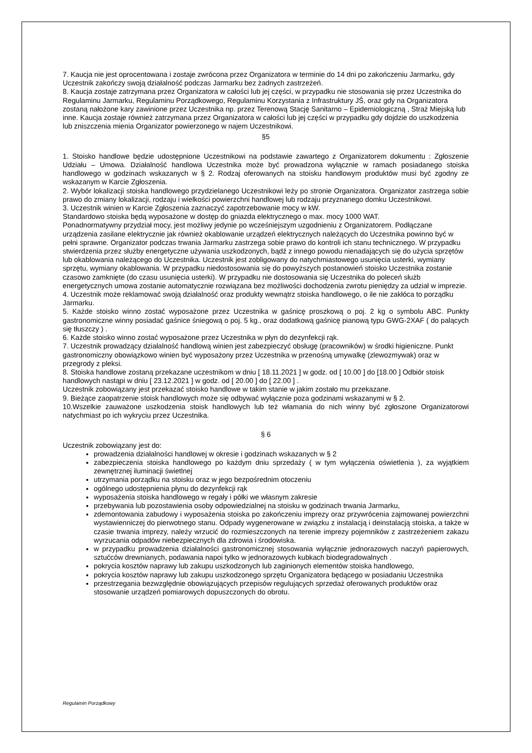7. Kaucja nie jest oprocentowana i zostaje zwrócona przez Organizatora w terminie do 14 dni po zakończeniu Jarmarku, gdy Uczestnik zakończy swoją działalność podczas Jarmarku bez żadnych zastrzeżeń.
8. Kaucja zostaje zatrzymana przez Organizatora w całości lub jej części, w przypadku nie stosowania się przez Uczestnika do Regulaminu Jarmarku, Regulaminu Porządkowego, Regulaminu Korzystania z Infrastruktury JŚ, oraz gdy na Organizatora zostaną nałożone kary zawinione przez Uczestnika np. przez Terenową Stację Sanitarno – Epidemiologiczną , Straż Miejską lub inne. Kaucja zostaje również zatrzymana przez Organizatora w całości lub jej części w przypadku gdy dojdzie do uszkodzenia lub zniszczenia mienia Organizator powierzonego w najem Uczestnikowi.
§5
1. Stoisko handlowe będzie udostępnione Uczestnikowi na podstawie zawartego z Organizatorem dokumentu : Zgłoszenie Udziału – Umowa. Działalność handlowa Uczestnika może być prowadzona wyłącznie w ramach posiadanego stoiska handlowego w godzinach wskazanych w § 2. Rodzaj oferowanych na stoisku handlowym produktów musi być zgodny ze wskazanym w Karcie Zgłoszenia.
2. Wybór lokalizacji stoiska handlowego przydzielanego Uczestnikowi leży po stronie Organizatora. Organizator zastrzega sobie prawo do zmiany lokalizacji, rodzaju i wielkości powierzchni handlowej lub rodzaju przyznanego domku Uczestnikowi.
3. Uczestnik winien w Karcie Zgłoszenia zaznaczyć zapotrzebowanie mocy w kW.
Standardowo stoiska będą wyposażone w dostęp do gniazda elektrycznego o max. mocy 1000 WAT.
Ponadnormatywny przydział mocy, jest możliwy jedynie po wcześniejszym uzgodnieniu z Organizatorem. Podłączane urządzenia zasilane elektrycznie jak również okablowanie urządzeń elektrycznych należących do Uczestnika powinno być w pełni sprawne. Organizator podczas trwania Jarmarku zastrzega sobie prawo do kontroli ich stanu technicznego. W przypadku stwierdzenia przez służby energetyczne używania uszkodzonych, bądź z innego powodu nienadających się do użycia sprzętów lub okablowania należącego do Uczestnika. Uczestnik jest zobligowany do natychmiastowego usunięcia usterki, wymiany sprzętu, wymiany okablowania. W przypadku niedostosowania się do powyższych postanowień stoisko Uczestnika zostanie czasowo zamknięte (do czasu usunięcia usterki). W przypadku nie dostosowania się Uczestnika do poleceń służb energetycznych umowa zostanie automatycznie rozwiązana bez możliwości dochodzenia zwrotu pieniędzy za udział w imprezie.
4. Uczestnik może reklamować swoją działalność oraz produkty wewnątrz stoiska handlowego, o ile nie zakłóca to porządku Jarmarku.
5. Każde stoisko winno zostać wyposażone przez Uczestnika w gaśnicę proszkową o poj. 2 kg o symbolu ABC. Punkty gastronomiczne winny posiadać gaśnice śniegową o poj. 5 kg., oraz dodatkową gaśnicę pianową typu GWG-2XAF ( do palących się tłuszczy ) .
6. Każde stoisko winno zostać wyposażone przez Uczestnika w płyn do dezynfekcji rąk.
7. Uczestnik prowadzący działalność handlową winien jest zabezpieczyć obsługę (pracowników) w środki higieniczne. Punkt gastronomiczny obowiązkowo winien być wyposażony przez Uczestnika w przenośną umywalkę (zlewozmywak) oraz w przegrody z pleksi.
8. Stoiska handlowe zostaną przekazane uczestnikom w dniu [ 18.11.2021 ] w godz. od [ 10.00 ] do [18.00 ] Odbiór stoisk handlowych nastąpi w dniu [ 23.12.2021 ] w godz. od [ 20.00 ] do [ 22.00 ] .
Uczestnik zobowiązany jest przekazać stoisko handlowe w takim stanie w jakim zostało mu przekazane.
9. Bieżące zaopatrzenie stoisk handlowych może się odbywać wyłącznie poza godzinami wskazanymi w § 2.
10.Wszelkie zauważone uszkodzenia stoisk handlowych lub też włamania do nich winny być zgłoszone Organizatorowi natychmiast po ich wykryciu przez Uczestnika.
§ 6
Uczestnik zobowiązany jest do:
prowadzenia działalności handlowej w okresie i godzinach wskazanych w § 2
zabezpieczenia stoiska handlowego po każdym dniu sprzedaży ( w tym wyłączenia oświetlenia ), za wyjątkiem zewnętrznej iluminacji świetlnej
utrzymania porządku na stoisku oraz w jego bezpośrednim otoczeniu
ogólnego udostępnienia płynu do dezynfekcji rąk
wyposażenia stoiska handlowego w regały i półki we własnym zakresie
przebywania lub pozostawienia osoby odpowiedzialnej na stoisku w godzinach trwania Jarmarku,
zdemontowania zabudowy i wyposażenia stoiska po zakończeniu imprezy oraz przywrócenia zajmowanej powierzchni wystawienniczej do pierwotnego stanu. Odpady wygenerowane w związku z instalacją i deinstalacją stoiska, a także w czasie trwania imprezy, należy wrzucić do rozmieszczonych na terenie imprezy pojemników z zastrzeżeniem zakazu wyrzucania odpadów niebezpiecznych dla zdrowia i środowiska.
w przypadku prowadzenia działalności gastronomicznej stosowania wyłącznie jednorazowych naczyń papierowych, sztućców drewnianych, podawania napoi tylko w jednorazowych kubkach biodegradowalnych .
pokrycia kosztów naprawy lub zakupu uszkodzonych lub zaginionych elementów stoiska handlowego,
pokrycia kosztów naprawy lub zakupu uszkodzonego sprzętu Organizatora będącego w posiadaniu Uczestnika
przestrzegania bezwzględnie obowiązujących przepisów regulujących sprzedaż oferowanych produktów oraz stosowanie urządzeń pomiarowych dopuszczonych do obrotu.
Regulamin Porządkowy